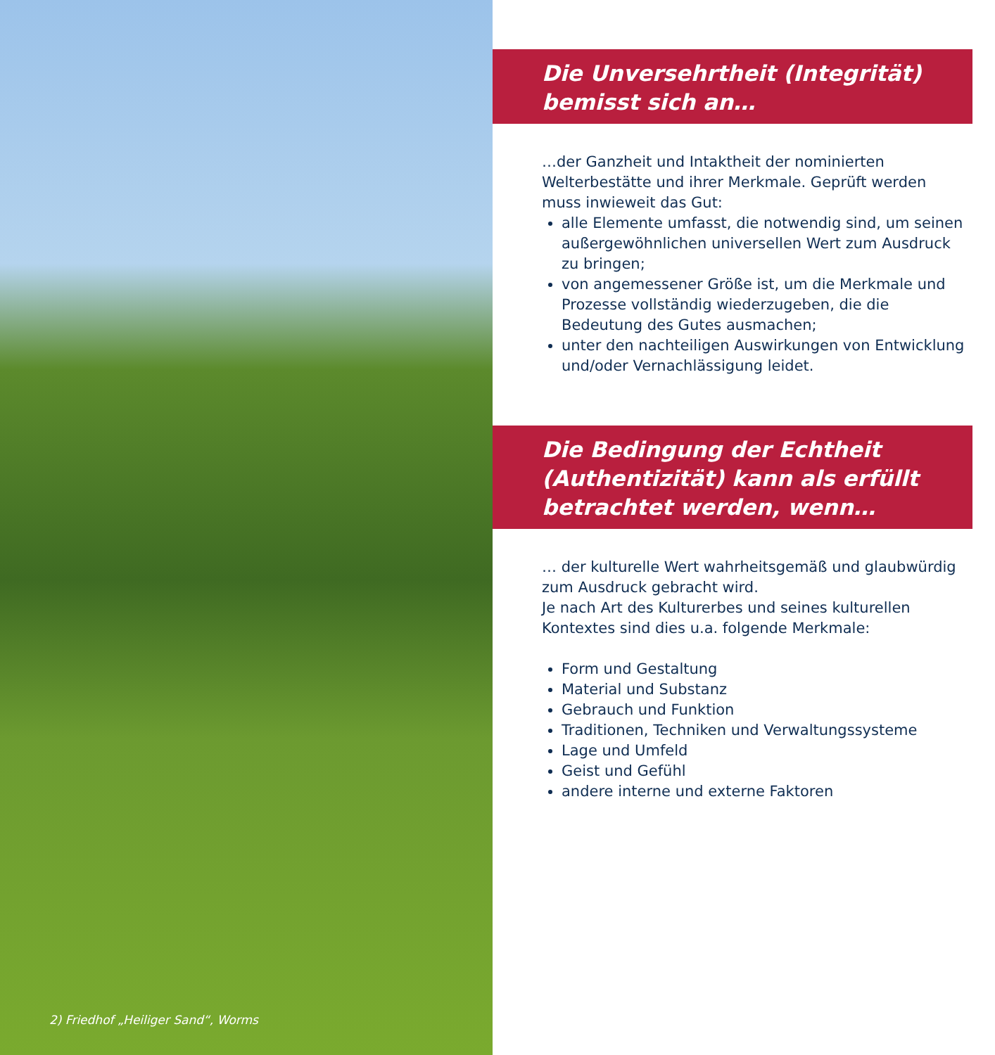2) Friedhof „Heiliger Sand“, Worms
Die Unversehrtheit (Integrität) bemisst sich an…
…der Ganzheit und Intaktheit der nominierten Welterbestätte und ihrer Merkmale. Geprüft werden muss inwieweit das Gut:
alle Elemente umfasst, die notwendig sind, um seinen außergewöhnlichen universellen Wert zum Ausdruck zu bringen;
von angemessener Größe ist, um die Merkmale und Prozesse vollständig wiederzugeben, die die Bedeutung des Gutes ausmachen;
unter den nachteiligen Auswirkungen von Entwicklung und/oder Vernachlässigung leidet.
Die Bedingung der Echtheit (Authentizität) kann als erfüllt betrachtet werden, wenn…
… der kulturelle Wert wahrheitsgemäß und glaubwürdig zum Ausdruck gebracht wird.
Je nach Art des Kulturerbes und seines kulturellen Kontextes sind dies u.a. folgende Merkmale:
Form und Gestaltung
Material und Substanz
Gebrauch und Funktion
Traditionen, Techniken und Verwaltungssysteme
Lage und Umfeld
Geist und Gefühl
andere interne und externe Faktoren